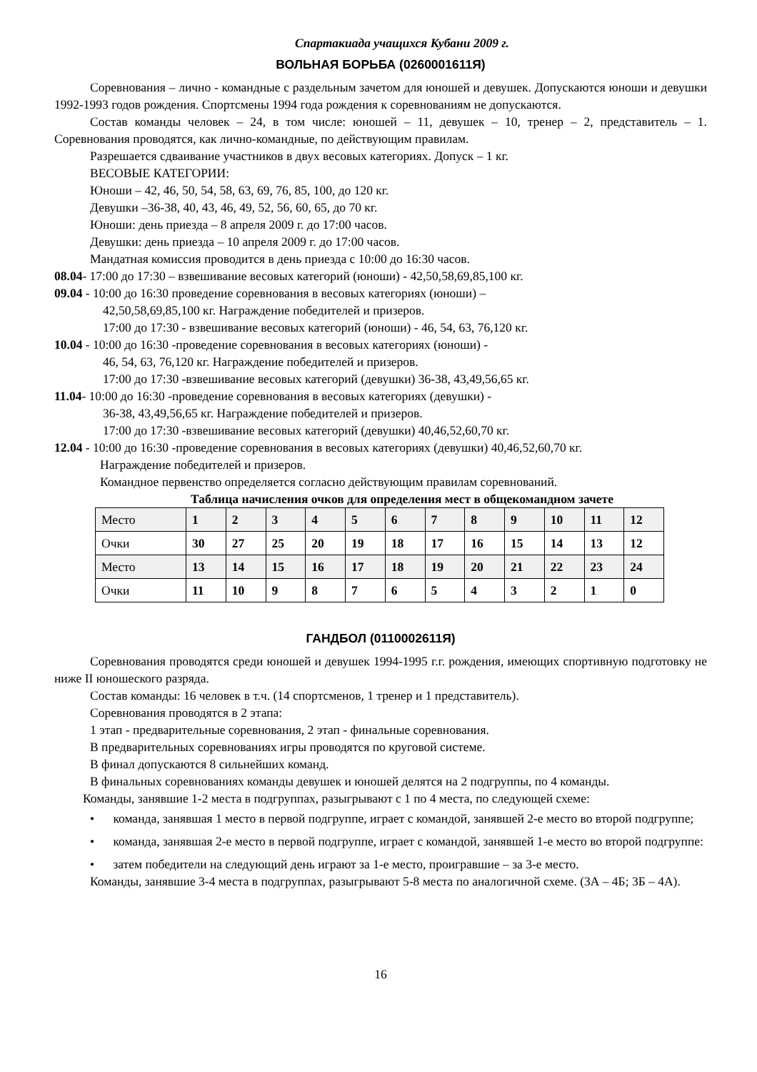Спартакиада учащихся Кубани 2009 г.
ВОЛЬНАЯ БОРЬБА (0260001611Я)
Соревнования – лично - командные с раздельным зачетом для юношей и девушек. Допускаются юноши и девушки 1992-1993 годов рождения. Спортсмены 1994 года рождения к соревнованиям не допускаются.
Состав команды человек – 24, в том числе: юношей – 11, девушек – 10, тренер – 2, представитель – 1. Соревнования проводятся, как лично-командные, по действующим правилам.
Разрешается сдваивание участников в двух весовых категориях. Допуск – 1 кг.
ВЕСОВЫЕ КАТЕГОРИИ:
Юноши – 42, 46, 50, 54, 58, 63, 69, 76, 85, 100, до 120 кг.
Девушки –36-38, 40, 43, 46, 49, 52, 56, 60, 65, до 70 кг.
Юноши: день приезда – 8 апреля 2009 г. до 17:00 часов.
Девушки: день приезда – 10 апреля 2009 г. до 17:00 часов.
Мандатная комиссия проводится в день приезда с 10:00 до 16:30 часов.
08.04- 17:00 до 17:30 – взвешивание весовых категорий (юноши) - 42,50,58,69,85,100 кг.
09.04 - 10:00 до 16:30 проведение соревнования в весовых категориях (юноши) –
42,50,58,69,85,100 кг. Награждение победителей и призеров.
17:00 до 17:30 - взвешивание весовых категорий (юноши) - 46, 54, 63, 76,120 кг.
10.04 - 10:00 до 16:30 -проведение соревнования в весовых категориях (юноши) -
46, 54, 63, 76,120 кг. Награждение победителей и призеров.
17:00 до 17:30 -взвешивание весовых категорий (девушки) 36-38, 43,49,56,65 кг.
11.04- 10:00 до 16:30 -проведение соревнования в весовых категориях (девушки) -
36-38, 43,49,56,65 кг. Награждение победителей и призеров.
17:00 до 17:30 -взвешивание весовых категорий (девушки) 40,46,52,60,70 кг.
12.04 - 10:00 до 16:30 -проведение соревнования в весовых категориях (девушки) 40,46,52,60,70 кг.
Награждение победителей и призеров.
Командное первенство определяется согласно действующим правилам соревнований.
Таблица начисления очков для определения мест в общекомандном зачете
| Место | 1 | 2 | 3 | 4 | 5 | 6 | 7 | 8 | 9 | 10 | 11 | 12 |
| Очки | 30 | 27 | 25 | 20 | 19 | 18 | 17 | 16 | 15 | 14 | 13 | 12 |
| Место | 13 | 14 | 15 | 16 | 17 | 18 | 19 | 20 | 21 | 22 | 23 | 24 |
| Очки | 11 | 10 | 9 | 8 | 7 | 6 | 5 | 4 | 3 | 2 | 1 | 0 |
ГАНДБОЛ (0110002611Я)
Соревнования проводятся среди юношей и девушек 1994-1995 г.г. рождения, имеющих спортивную подготовку не ниже II юношеского разряда.
Состав команды: 16 человек в т.ч. (14 спортсменов, 1 тренер и 1 представитель).
Соревнования проводятся в 2 этапа:
1 этап - предварительные соревнования, 2 этап - финальные соревнования.
В предварительных соревнованиях игры проводятся по круговой системе.
В финал допускаются 8 сильнейших команд.
В финальных соревнованиях команды девушек и юношей делятся на 2 подгруппы, по 4 команды.
Команды, занявшие 1-2 места в подгруппах, разыгрывают с 1 по 4 места, по следующей схеме:
• команда, занявшая 1 место в первой подгруппе, играет с командой, занявшей 2-е место во второй подгруппе;
• команда, занявшая 2-е место в первой подгруппе, играет с командой, занявшей 1-е место во второй подгруппе:
• затем победители на следующий день играют за 1-е место, проигравшие – за 3-е место.
Команды, занявшие 3-4 места в подгруппах, разыгрывают 5-8 места по аналогичной схеме. (3А – 4Б; 3Б – 4А).
16